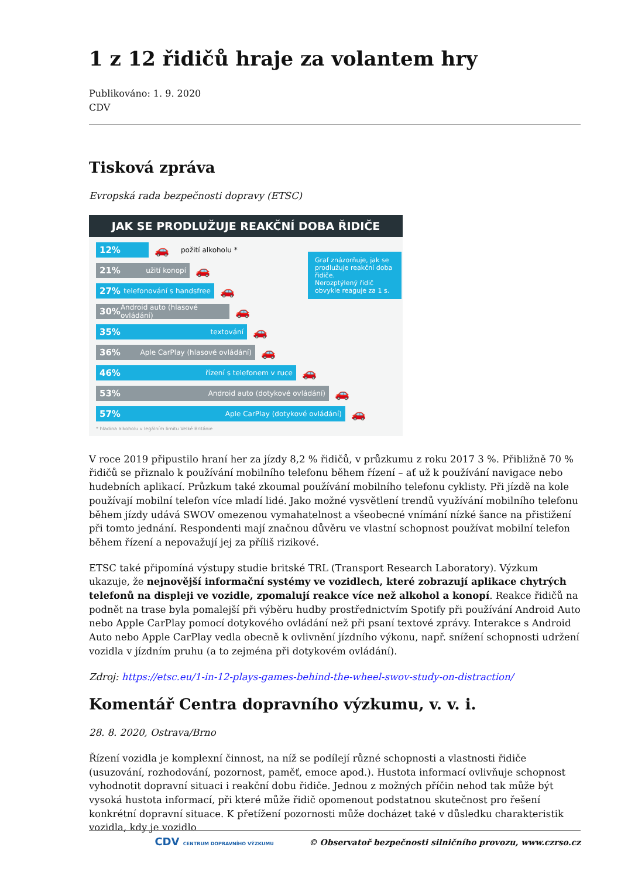1 z 12 řidičů hraje za volantem hry
Publikováno: 1. 9. 2020
CDV
Tisková zpráva
Evropská rada bezpečnosti dopravy (ETSC)
JAK SE PRODLUŽUJE REAKČNÍ DOBA ŘIDIČE
12%
🚗 požití alkoholu *
21% užití konopí
🚗
27% telefonování s handsfree
🚗
30% Android auto (hlasové ovládání)
🚗
35% textování
🚗
36% Aple CarPlay (hlasové ovládání)
🚗
46% řízení s telefonem v ruce
🚗
53% Android auto (dotykové ovládání)
🚗
57% Aple CarPlay (dotykové ovládání)
🚗
* hladina alkoholu v legálním limitu Velké Británie
Graf znázorňuje, jak se prodlužuje reakční doba řidiče.
Nerozptýlený řidič obvykle reaguje za 1 s.
V roce 2019 připustilo hraní her za jízdy 8,2 % řidičů, v průzkumu z roku 2017 3 %. Přibližně 70 % řidičů se přiznalo k používání mobilního telefonu během řízení – ať už k používání navigace nebo hudebních aplikací. Průzkum také zkoumal používání mobilního telefonu cyklisty. Při jízdě na kole používají mobilní telefon více mladí lidé. Jako možné vysvětlení trendů využívání mobilního telefonu během jízdy udává SWOV omezenou vymahatelnost a všeobecné vnímání nízké šance na přistižení při tomto jednání. Respondenti mají značnou důvěru ve vlastní schopnost používat mobilní telefon během řízení a nepovažují jej za příliš rizikové.
ETSC také připomíná výstupy studie britské TRL (Transport Research Laboratory). Výzkum ukazuje, že nejnovější informační systémy ve vozidlech, které zobrazují aplikace chytrých telefonů na displeji ve vozidle, zpomalují reakce více než alkohol a konopí. Reakce řidičů na podnět na trase byla pomalejší při výběru hudby prostřednictvím Spotify při používání Android Auto nebo Apple CarPlay pomocí dotykového ovládání než při psaní textové zprávy. Interakce s Android Auto nebo Apple CarPlay vedla obecně k ovlivnění jízdního výkonu, např. snížení schopnosti udržení vozidla v jízdním pruhu (a to zejména při dotykovém ovládání).
Zdroj: https://etsc.eu/1-in-12-plays-games-behind-the-wheel-swov-study-on-distraction/
Komentář Centra dopravního výzkumu, v. v. i.
28. 8. 2020, Ostrava/Brno
Řízení vozidla je komplexní činnost, na níž se podílejí různé schopnosti a vlastnosti řidiče (usuzování, rozhodování, pozornost, paměť, emoce apod.). Hustota informací ovlivňuje schopnost vyhodnotit dopravní situaci i reakční dobu řidiče. Jednou z možných příčin nehod tak může být vysoká hustota informací, při které může řidič opomenout podstatnou skutečnost pro řešení konkrétní dopravní situace. K přetížení pozornosti může docházet také v důsledku charakteristik vozidla, kdy je vozidlo
CDV CENTRUM DOPRAVNÍHO VÝZKUMU © Observatoř bezpečnosti silničního provozu, www.czrso.cz